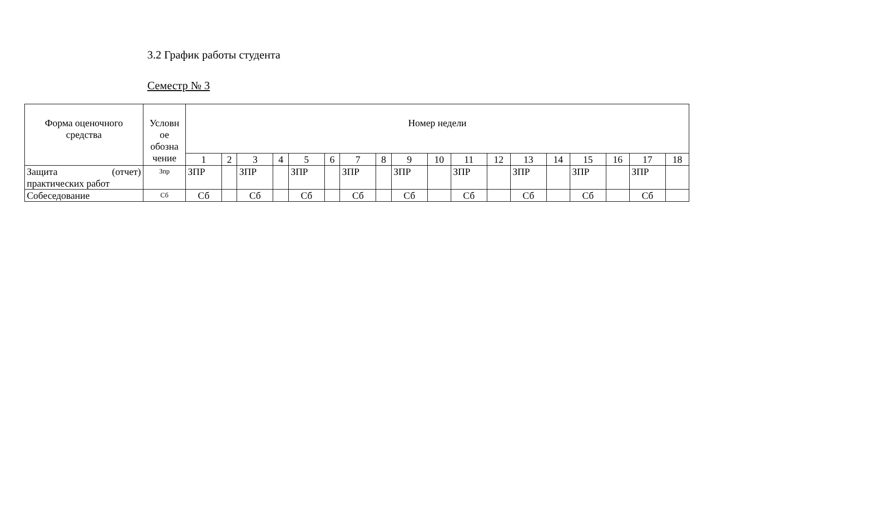3.2 График работы студента
Семестр № 3
| Форма оценочного средства | Условн ое обозна чение | Номер недели | | | | | | | | | | | | | | | | | |
| --- | --- | --- | --- | --- | --- | --- | --- | --- | --- | --- | --- | --- | --- | --- | --- | --- | --- | --- | --- |
| | | 1 | 2 | 3 | 4 | 5 | 6 | 7 | 8 | 9 | 10 | 11 | 12 | 13 | 14 | 15 | 16 | 17 | 18 |
| Защита (отчет) практических работ | Зпр | ЗПР | | ЗПР | | ЗПР | | ЗПР | | ЗПР | | ЗПР | | ЗПР | | ЗПР | | ЗПР | |
| Собеседование | Сб | Сб | | Сб | | Сб | | Сб | | Сб | | Сб | | Сб | | Сб | | Сб | |